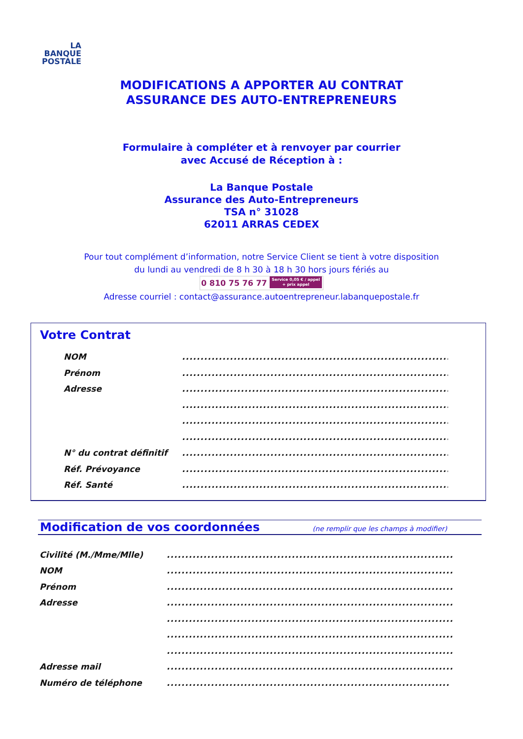LA
BANQUE
POSTALE
MODIFICATIONS A APPORTER AU CONTRAT
ASSURANCE DES AUTO-ENTREPRENEURS
Formulaire à compléter et à renvoyer par courrier
avec Accusé de Réception à :
La Banque Postale
Assurance des Auto-Entrepreneurs
TSA n° 31028
62011 ARRAS CEDEX
Pour tout complément d’information, notre Service Client se tient à votre disposition
du lundi au vendredi de 8 h 30 à 18 h 30 hors jours fériés au
0 810 75 76 77 Service 0,05 € / appel
+ prix appel
Adresse courriel : contact@assurance.autoentrepreneur.labanquepostale.fr
Votre Contrat
NOM ...........................................................................
Prénom ...........................................................................
Adresse ...........................................................................
...........................................................................
...........................................................................
...........................................................................
N° du contrat définitif ...........................................................................
Réf. Prévoyance ...........................................................................
Réf. Santé ...........................................................................
Modification de vos coordonnées (ne remplir que les champs à modifier)
Civilité (M./Mme/Mlle) ................................................................................
NOM ................................................................................
Prénom ................................................................................
Adresse ................................................................................
................................................................................
................................................................................
................................................................................
Adresse mail ................................................................................
Numéro de téléphone ...............................................................................